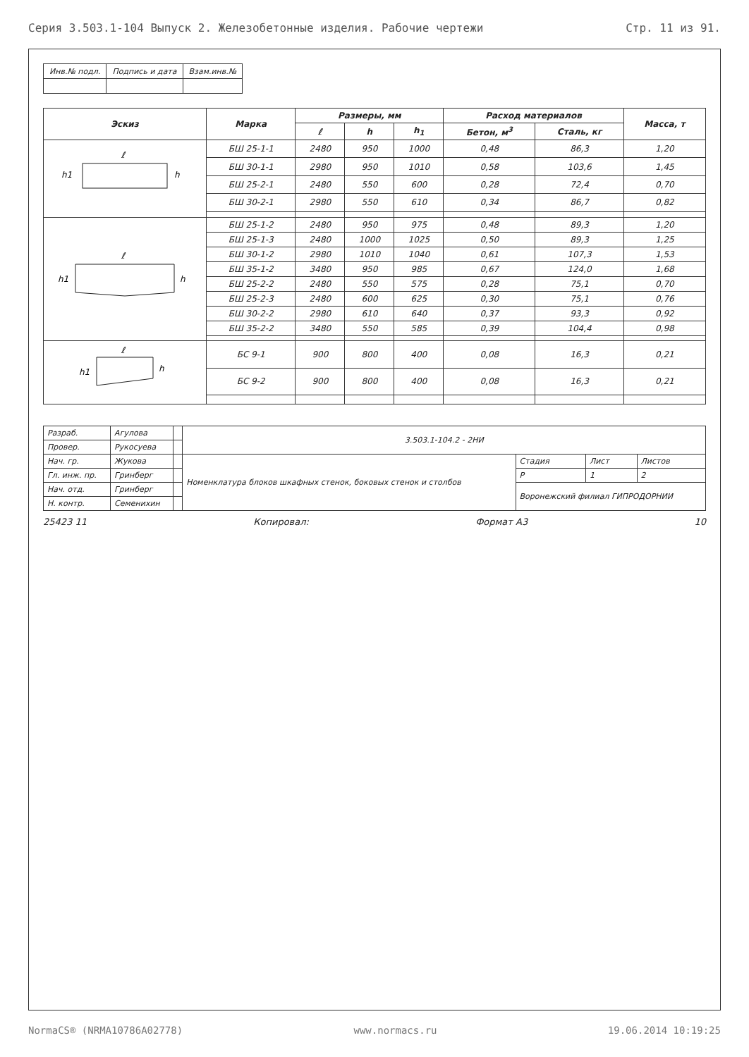Серия 3.503.1-104 Выпуск 2. Железобетонные изделия. Рабочие чертежи Стр. 11 из 91.
| Инв.№ подл. | Подпись и дата | Взам.инв.№ |
| Эскиз | Марка | Размеры, мм | | | Расход материалов | | Масса, т |
| --- | --- | --- | --- | --- | --- | --- | --- |
| | | ℓ | h | h<sub>1</sub> | Бетон, м<sup>3</sup> | Сталь, кг | |
| ℓ h h1 | БШ 25-1-1 | 2480 | 950 | 1000 | 0,48 | 86,3 | 1,20 |
| | БШ 30-1-1 | 2980 | 950 | 1010 | 0,58 | 103,6 | 1,45 |
| | БШ 25-2-1 | 2480 | 550 | 600 | 0,28 | 72,4 | 0,70 |
| | БШ 30-2-1 | 2980 | 550 | 610 | 0,34 | 86,7 | 0,82 |
| ℓ h h1 | БШ 25-1-2 | 2480 | 950 | 975 | 0,48 | 89,3 | 1,20 |
| | БШ 25-1-3 | 2480 | 1000 | 1025 | 0,50 | 89,3 | 1,25 |
| | БШ 30-1-2 | 2980 | 1010 | 1040 | 0,61 | 107,3 | 1,53 |
| | БШ 35-1-2 | 3480 | 950 | 985 | 0,67 | 124,0 | 1,68 |
| | БШ 25-2-2 | 2480 | 550 | 575 | 0,28 | 75,1 | 0,70 |
| | БШ 25-2-3 | 2480 | 600 | 625 | 0,30 | 75,1 | 0,76 |
| | БШ 30-2-2 | 2980 | 610 | 640 | 0,37 | 93,3 | 0,92 |
| | БШ 35-2-2 | 3480 | 550 | 585 | 0,39 | 104,4 | 0,98 |
| ℓ h h1 | БС 9-1 | 900 | 800 | 400 | 0,08 | 16,3 | 0,21 |
| | БС 9-2 | 900 | 800 | 400 | 0,08 | 16,3 | 0,21 |
| Разраб. | Агулова | | 3.503.1-104.2 - 2НИ | | | |
| Провер. | Рукосуева | | | | | |
| Нач. гр. | Жукова | | Номенклатура блоков шкафных стенок, боковых стенок и столбов | Стадия | Лист | Листов |
| Гл. инж. пр. | Гринберг | | | Р | 1 | 2 |
| Нач. отд. | Гринберг | | | Воронежский филиал ГИПРОДОРНИИ | | |
| Н. контр. | Семенихин | | | | | |
25423 11 Копировал: Формат А3 10
NormaCS® (NRMA10786A02778) www.normacs.ru 19.06.2014 10:19:25